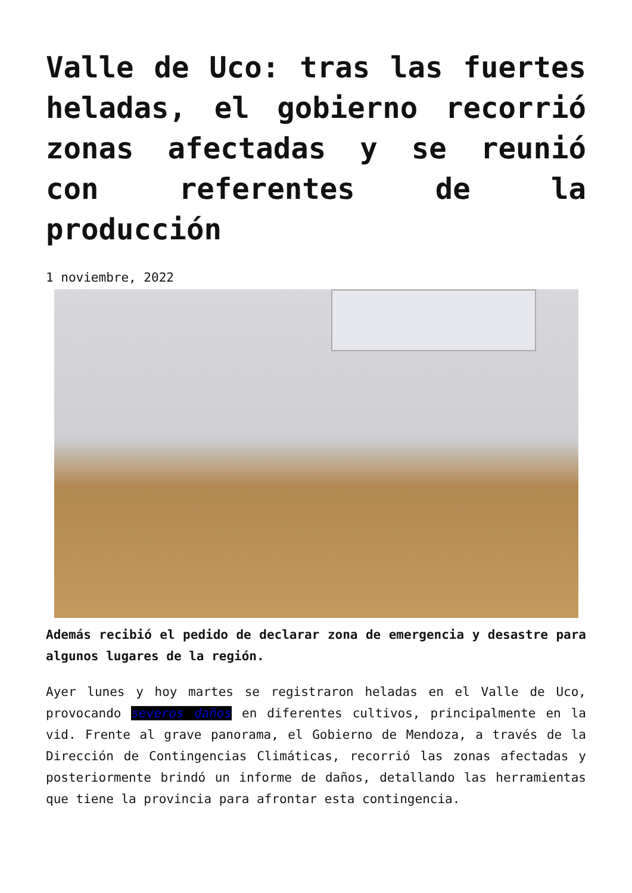Valle de Uco: tras las fuertes heladas, el gobierno recorrió zonas afectadas y se reunió con referentes de la producción
1 noviembre, 2022
Además recibió el pedido de declarar zona de emergencia y desastre para algunos lugares de la región.
Ayer lunes y hoy martes se registraron heladas en el Valle de Uco, provocando severos daños en diferentes cultivos, principalmente en la vid. Frente al grave panorama, el Gobierno de Mendoza, a través de la Dirección de Contingencias Climáticas, recorrió las zonas afectadas y posteriormente brindó un informe de daños, detallando las herramientas que tiene la provincia para afrontar esta contingencia.